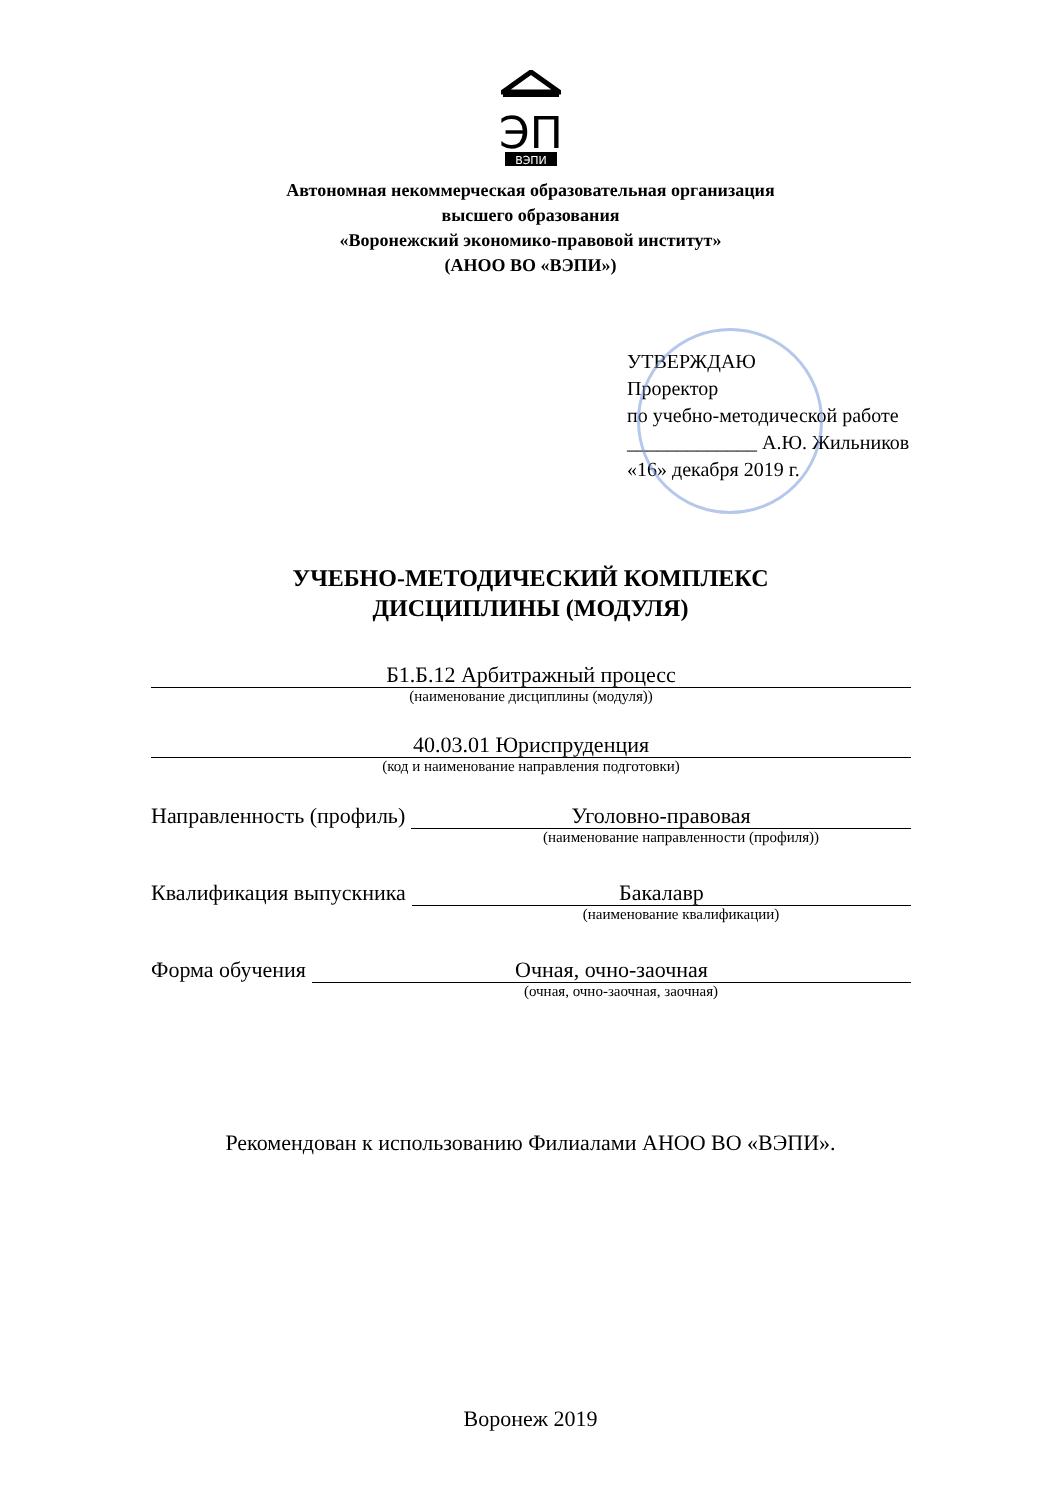ЭП
ВЭПИ
Автономная некоммерческая образовательная организация
высшего образования
«Воронежский экономико-правовой институт»
(АНОО ВО «ВЭПИ»)
УТВЕРЖДАЮ
Проректор
по учебно-методической работе
_____________ А.Ю. Жильников
«16» декабря 2019 г.
УЧЕБНО-МЕТОДИЧЕСКИЙ КОМПЛЕКС
ДИСЦИПЛИНЫ (МОДУЛЯ)
Б1.Б.12 Арбитражный процесс
(наименование дисциплины (модуля))
40.03.01 Юриспруденция
(код и наименование направления подготовки)
Направленность (профиль)
Уголовно-правовая
(наименование направленности (профиля))
Квалификация выпускника
Бакалавр
(наименование квалификации)
Форма обучения
Очная, очно-заочная
(очная, очно-заочная, заочная)
Рекомендован к использованию Филиалами АНОО ВО «ВЭПИ».
Воронеж 2019